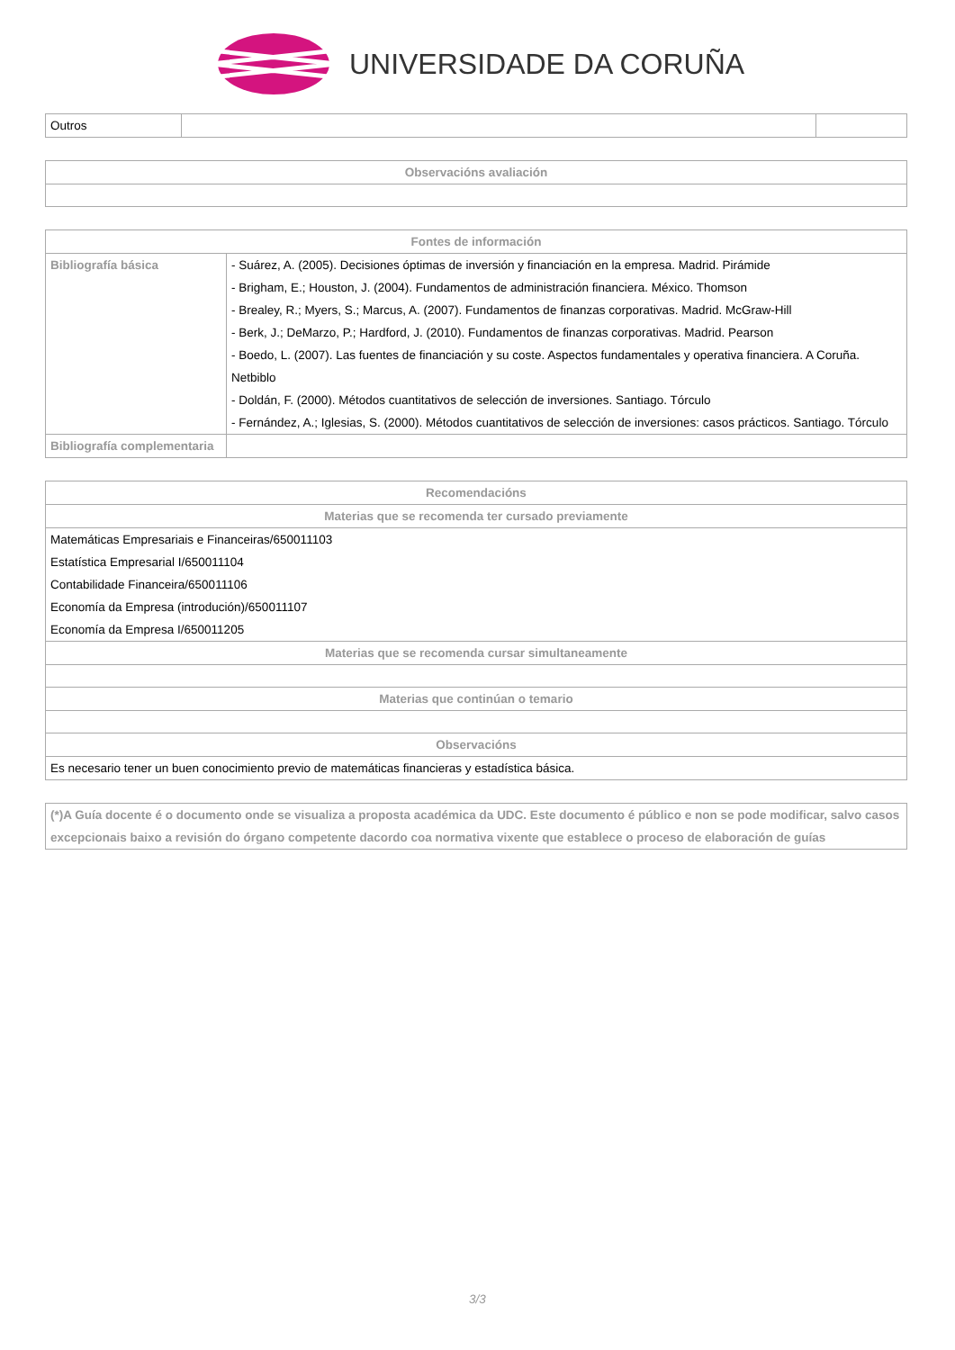UNIVERSIDADE DA CORUÑA
| Outros | | |
| Observacións avaliación |
| --- |
| Fontes de información | |
| --- | --- |
| Bibliografía básica | - Suárez, A. (2005). Decisiones óptimas de inversión y financiación en la empresa. Madrid. Pirámide - Brigham, E.; Houston, J. (2004). Fundamentos de administración financiera. México. Thomson - Brealey, R.; Myers, S.; Marcus, A. (2007). Fundamentos de finanzas corporativas. Madrid. McGraw-Hill - Berk, J.; DeMarzo, P.; Hardford, J. (2010). Fundamentos de finanzas corporativas. Madrid. Pearson - Boedo, L. (2007). Las fuentes de financiación y su coste. Aspectos fundamentales y operativa financiera. A Coruña. Netbiblo - Doldán, F. (2000). Métodos cuantitativos de selección de inversiones. Santiago. Tórculo - Fernández, A.; Iglesias, S. (2000). Métodos cuantitativos de selección de inversiones: casos prácticos. Santiago. Tórculo |
| Bibliografía complementaria | |
| Recomendacións |
| --- |
| Materias que se recomenda ter cursado previamente |
| Matemáticas Empresariais e Financeiras/650011103 Estatística Empresarial I/650011104 Contabilidade Financeira/650011106 Economía da Empresa (introdución)/650011107 Economía da Empresa I/650011205 |
| Materias que se recomenda cursar simultaneamente |
| Materias que continúan o temario |
| Observacións |
| Es necesario tener un buen conocimiento previo de matemáticas financieras y estadística básica. |
| (*)A Guía docente é o documento onde se visualiza a proposta académica da UDC. Este documento é público e non se pode modificar, salvo casos excepcionais baixo a revisión do órgano competente dacordo coa normativa vixente que establece o proceso de elaboración de guías |
3/3